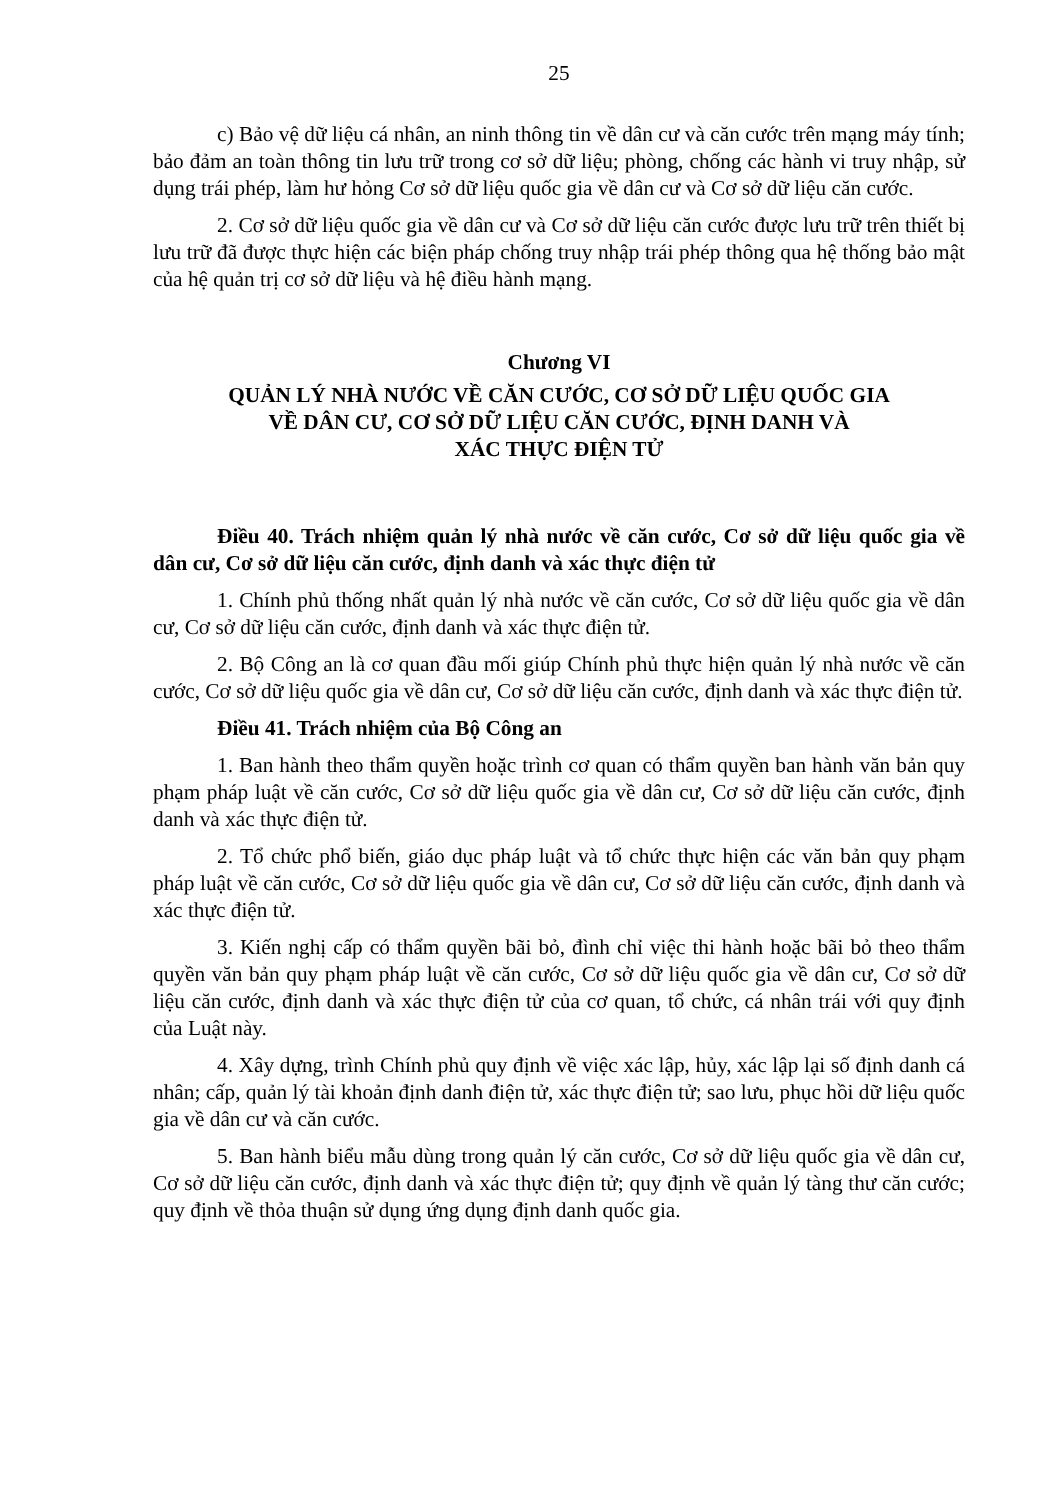25
c) Bảo vệ dữ liệu cá nhân, an ninh thông tin về dân cư và căn cước trên mạng máy tính; bảo đảm an toàn thông tin lưu trữ trong cơ sở dữ liệu; phòng, chống các hành vi truy nhập, sử dụng trái phép, làm hư hỏng Cơ sở dữ liệu quốc gia về dân cư và Cơ sở dữ liệu căn cước.
2. Cơ sở dữ liệu quốc gia về dân cư và Cơ sở dữ liệu căn cước được lưu trữ trên thiết bị lưu trữ đã được thực hiện các biện pháp chống truy nhập trái phép thông qua hệ thống bảo mật của hệ quản trị cơ sở dữ liệu và hệ điều hành mạng.
Chương VI
QUẢN LÝ NHÀ NƯỚC VỀ CĂN CƯỚC, CƠ SỞ DỮ LIỆU QUỐC GIA
VỀ DÂN CƯ, CƠ SỞ DỮ LIỆU CĂN CƯỚC, ĐỊNH DANH VÀ
XÁC THỰC ĐIỆN TỬ
Điều 40. Trách nhiệm quản lý nhà nước về căn cước, Cơ sở dữ liệu quốc gia về dân cư, Cơ sở dữ liệu căn cước, định danh và xác thực điện tử
1. Chính phủ thống nhất quản lý nhà nước về căn cước, Cơ sở dữ liệu quốc gia về dân cư, Cơ sở dữ liệu căn cước, định danh và xác thực điện tử.
2. Bộ Công an là cơ quan đầu mối giúp Chính phủ thực hiện quản lý nhà nước về căn cước, Cơ sở dữ liệu quốc gia về dân cư, Cơ sở dữ liệu căn cước, định danh và xác thực điện tử.
Điều 41. Trách nhiệm của Bộ Công an
1. Ban hành theo thẩm quyền hoặc trình cơ quan có thẩm quyền ban hành văn bản quy phạm pháp luật về căn cước, Cơ sở dữ liệu quốc gia về dân cư, Cơ sở dữ liệu căn cước, định danh và xác thực điện tử.
2. Tổ chức phổ biến, giáo dục pháp luật và tổ chức thực hiện các văn bản quy phạm pháp luật về căn cước, Cơ sở dữ liệu quốc gia về dân cư, Cơ sở dữ liệu căn cước, định danh và xác thực điện tử.
3. Kiến nghị cấp có thẩm quyền bãi bỏ, đình chỉ việc thi hành hoặc bãi bỏ theo thẩm quyền văn bản quy phạm pháp luật về căn cước, Cơ sở dữ liệu quốc gia về dân cư, Cơ sở dữ liệu căn cước, định danh và xác thực điện tử của cơ quan, tổ chức, cá nhân trái với quy định của Luật này.
4. Xây dựng, trình Chính phủ quy định về việc xác lập, hủy, xác lập lại số định danh cá nhân; cấp, quản lý tài khoản định danh điện tử, xác thực điện tử; sao lưu, phục hồi dữ liệu quốc gia về dân cư và căn cước.
5. Ban hành biểu mẫu dùng trong quản lý căn cước, Cơ sở dữ liệu quốc gia về dân cư, Cơ sở dữ liệu căn cước, định danh và xác thực điện tử; quy định về quản lý tàng thư căn cước; quy định về thỏa thuận sử dụng ứng dụng định danh quốc gia.